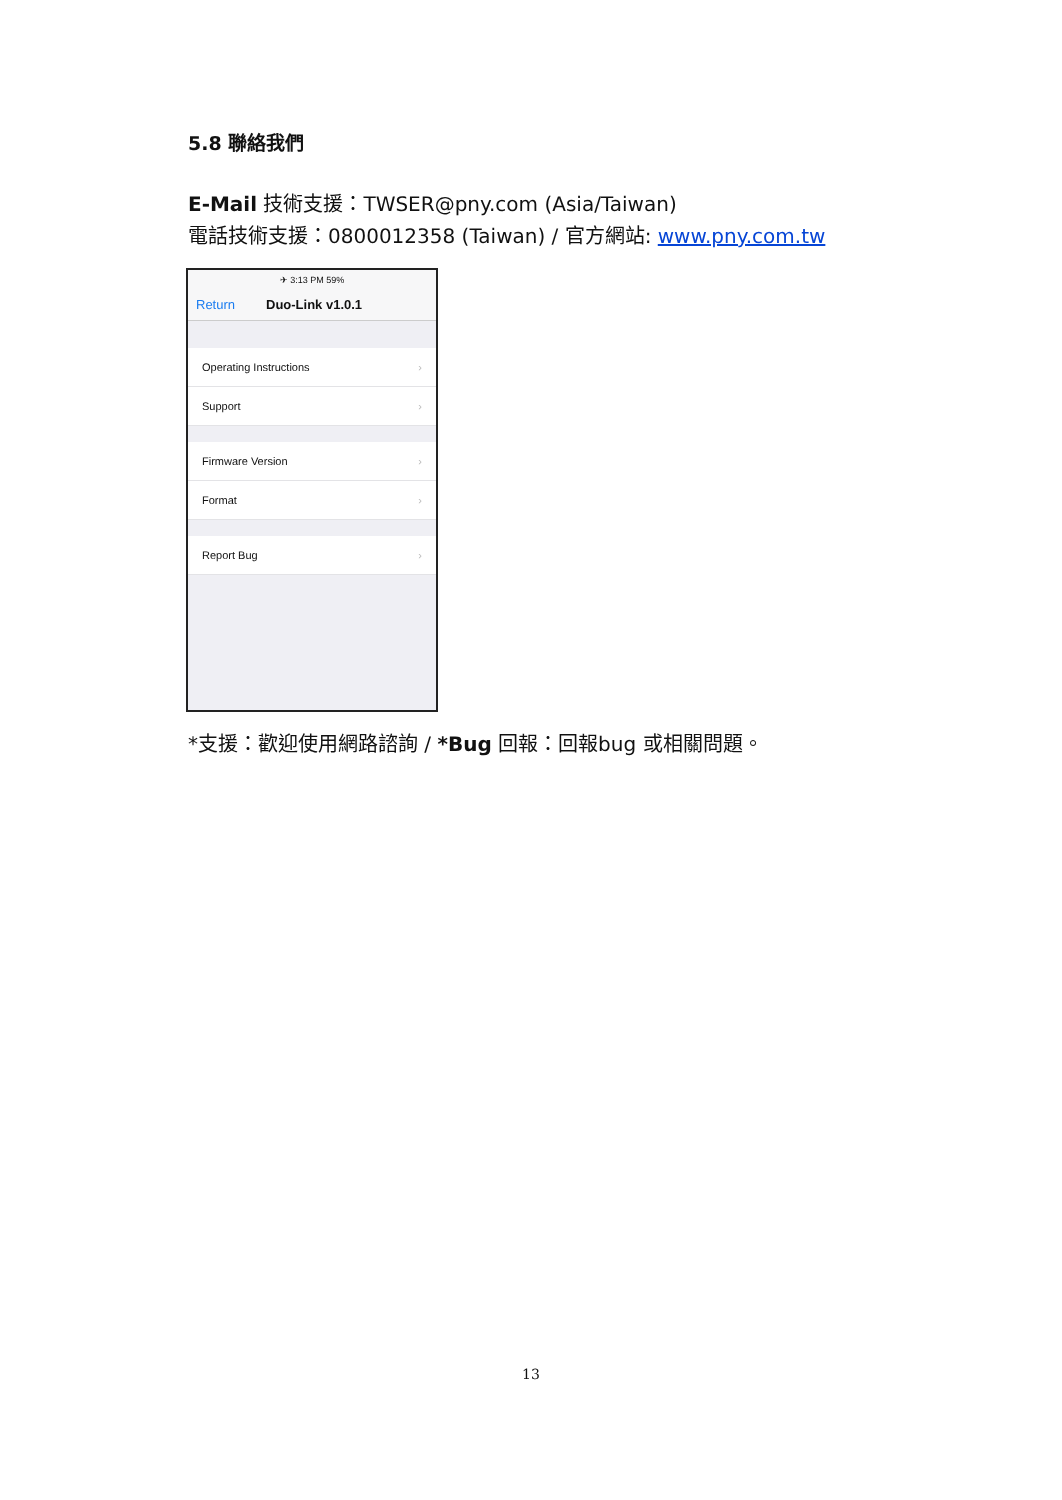5.8 聯絡我們
E-Mail 技術支援：TWSER@pny.com (Asia/Taiwan)
電話技術支援：0800012358 (Taiwan) / 官方網站: www.pny.com.tw
✈ 3:13 PM 59%
Return Duo-Link v1.0.1
Operating Instructions ›
Support ›
Firmware Version ›
Format ›
Report Bug ›
*支援：歡迎使用網路諮詢 / *Bug 回報：回報bug 或相關問題。
13